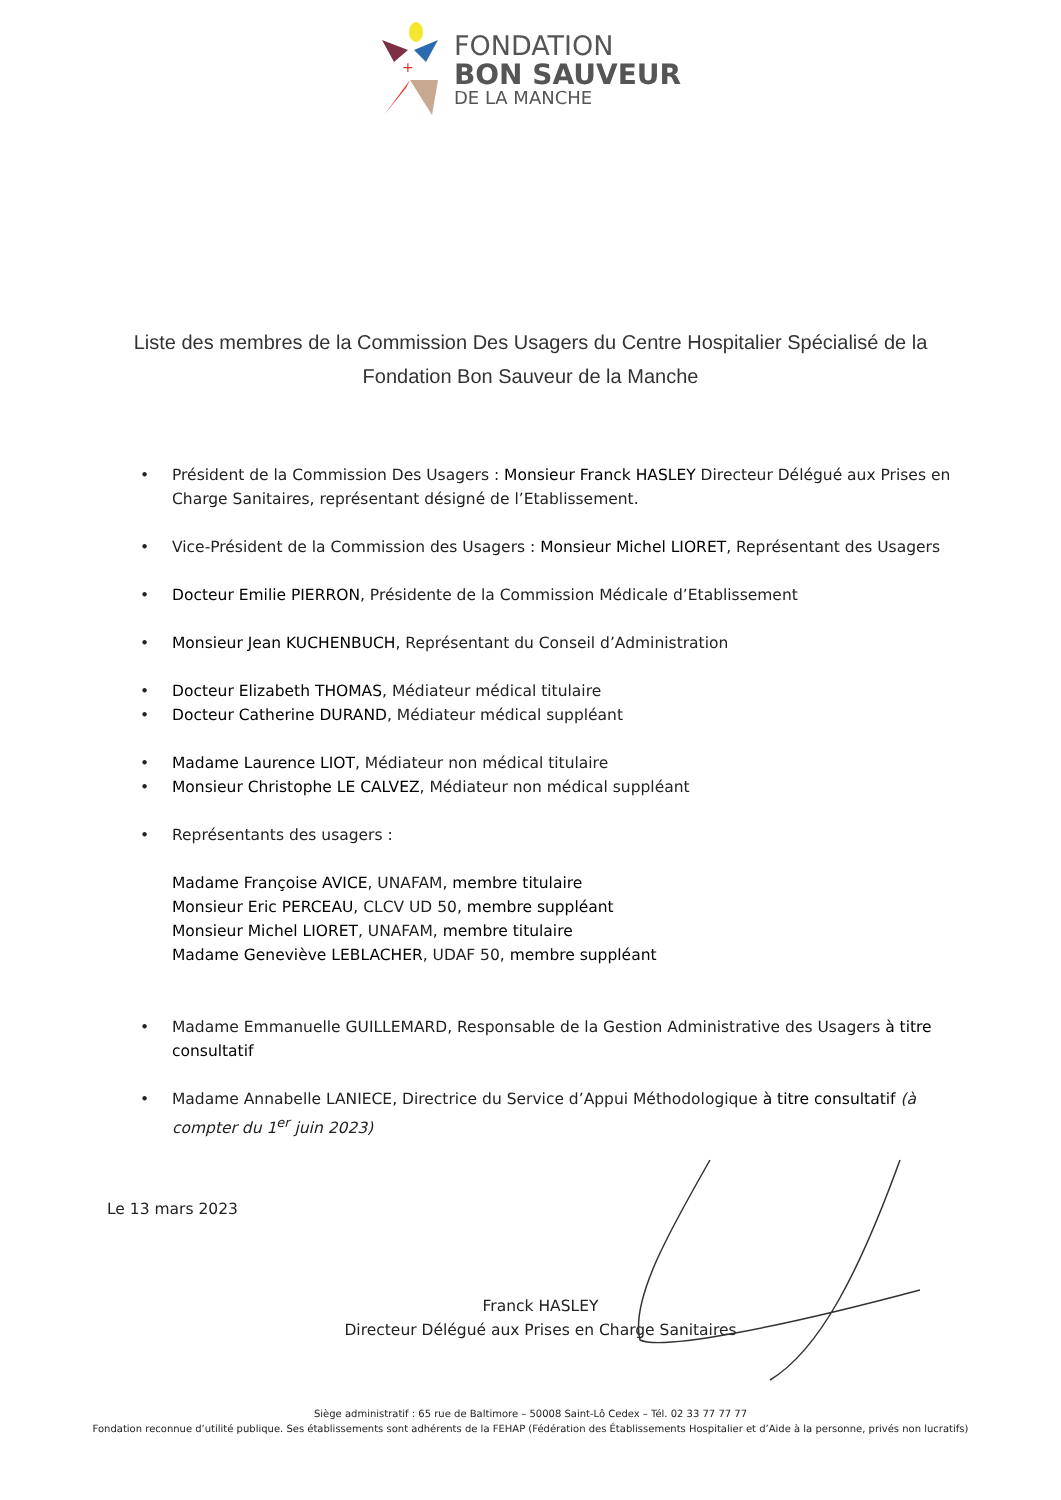+
FONDATION
BON SAUVEUR
DE LA MANCHE
Liste des membres de la Commission Des Usagers du Centre Hospitalier Spécialisé de la Fondation Bon Sauveur de la Manche
• Président de la Commission Des Usagers : Monsieur Franck HASLEY Directeur Délégué aux Prises en Charge Sanitaires, représentant désigné de l’Etablissement.
• Vice-Président de la Commission des Usagers : Monsieur Michel LIORET, Représentant des Usagers
• Docteur Emilie PIERRON, Présidente de la Commission Médicale d’Etablissement
• Monsieur Jean KUCHENBUCH, Représentant du Conseil d’Administration
• Docteur Elizabeth THOMAS, Médiateur médical titulaire
• Docteur Catherine DURAND, Médiateur médical suppléant
• Madame Laurence LIOT, Médiateur non médical titulaire
• Monsieur Christophe LE CALVEZ, Médiateur non médical suppléant
• Représentants des usagers :
Madame Françoise AVICE, UNAFAM, membre titulaire
Monsieur Eric PERCEAU, CLCV UD 50, membre suppléant
Monsieur Michel LIORET, UNAFAM, membre titulaire
Madame Geneviève LEBLACHER, UDAF 50, membre suppléant
• Madame Emmanuelle GUILLEMARD, Responsable de la Gestion Administrative des Usagers à titre consultatif
• Madame Annabelle LANIECE, Directrice du Service d’Appui Méthodologique à titre consultatif (à compter du 1<sup>er</sup> juin 2023)
Le 13 mars 2023
Franck HASLEY
Directeur Délégué aux Prises en Charge Sanitaires
Siège administratif : 65 rue de Baltimore – 50008 Saint-Lô Cedex – Tél. 02 33 77 77 77
Fondation reconnue d’utilité publique. Ses établissements sont adhérents de la FEHAP (Fédération des Établissements Hospitalier et d’Aide à la personne, privés non lucratifs)